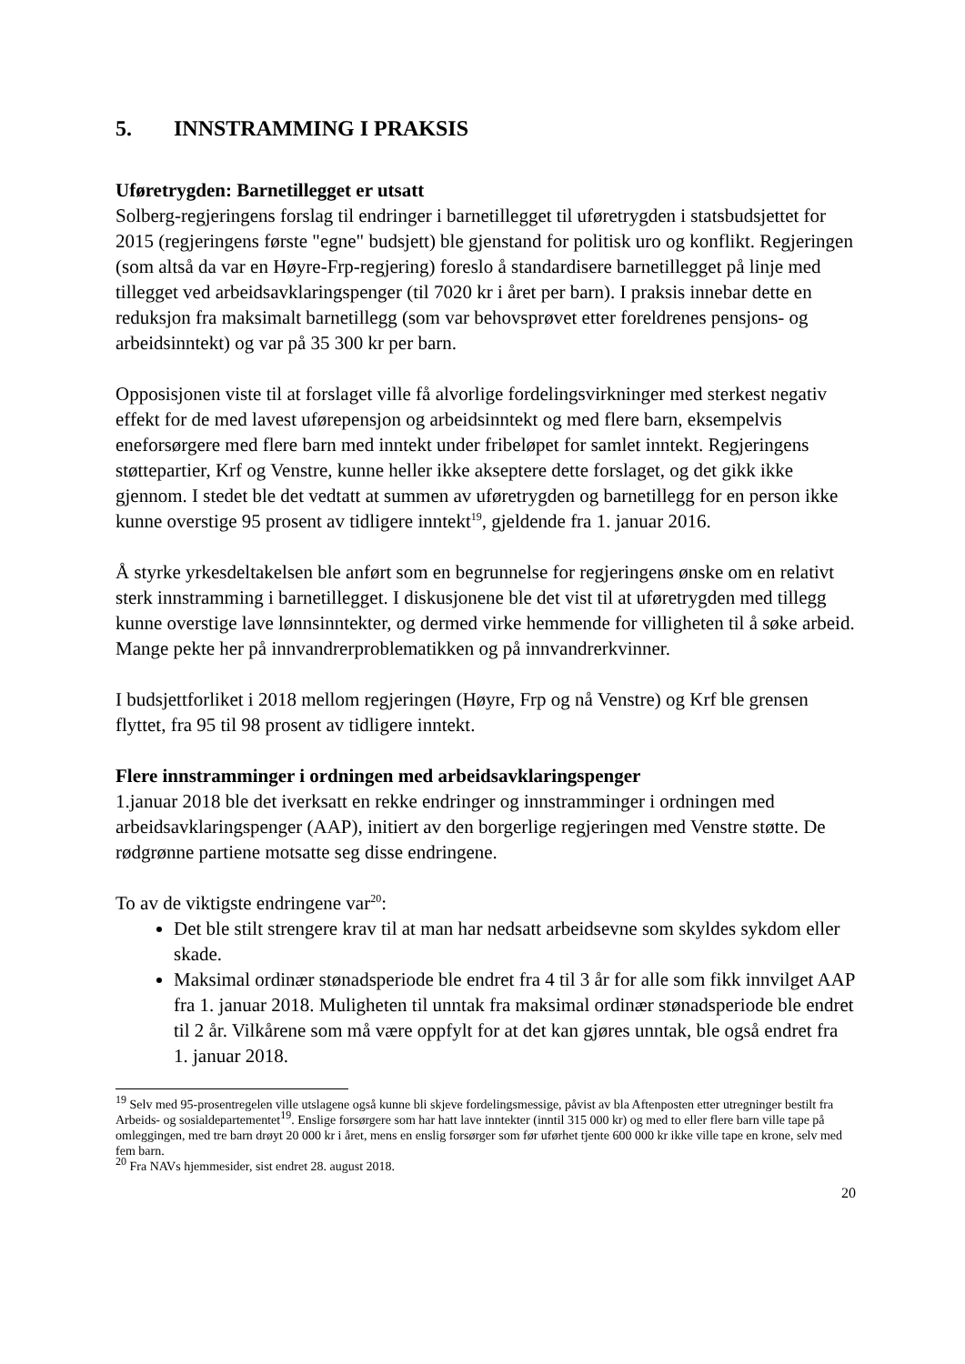5. INNSTRAMMING I PRAKSIS
Uføretrygden: Barnetillegget er utsatt
Solberg-regjeringens forslag til endringer i barnetillegget til uføretrygden i statsbudsjettet for 2015 (regjeringens første "egne" budsjett) ble gjenstand for politisk uro og konflikt. Regjeringen (som altså da var en Høyre-Frp-regjering) foreslo å standardisere barnetillegget på linje med tillegget ved arbeidsavklaringspenger (til 7020 kr i året per barn). I praksis innebar dette en reduksjon fra maksimalt barnetillegg (som var behovsprøvet etter foreldrenes pensjons- og arbeidsinntekt) og var på 35 300 kr per barn.
Opposisjonen viste til at forslaget ville få alvorlige fordelingsvirkninger med sterkest negativ effekt for de med lavest uførepensjon og arbeidsinntekt og med flere barn, eksempelvis eneforsørgere med flere barn med inntekt under fribeløpet for samlet inntekt. Regjeringens støttepartier, Krf og Venstre, kunne heller ikke akseptere dette forslaget, og det gikk ikke gjennom. I stedet ble det vedtatt at summen av uføretrygden og barnetillegg for en person ikke kunne overstige 95 prosent av tidligere inntekt<sup>19</sup>, gjeldende fra 1. januar 2016.
Å styrke yrkesdeltakelsen ble anført som en begrunnelse for regjeringens ønske om en relativt sterk innstramming i barnetillegget. I diskusjonene ble det vist til at uføretrygden med tillegg kunne overstige lave lønnsinntekter, og dermed virke hemmende for villigheten til å søke arbeid. Mange pekte her på innvandrerproblematikken og på innvandrerkvinner.
I budsjettforliket i 2018 mellom regjeringen (Høyre, Frp og nå Venstre) og Krf ble grensen flyttet, fra 95 til 98 prosent av tidligere inntekt.
Flere innstramminger i ordningen med arbeidsavklaringspenger
1.januar 2018 ble det iverksatt en rekke endringer og innstramminger i ordningen med arbeidsavklaringspenger (AAP), initiert av den borgerlige regjeringen med Venstre støtte. De rødgrønne partiene motsatte seg disse endringene.
To av de viktigste endringene var<sup>20</sup>:
Det ble stilt strengere krav til at man har nedsatt arbeidsevne som skyldes sykdom eller skade.
Maksimal ordinær stønadsperiode ble endret fra 4 til 3 år for alle som fikk innvilget AAP fra 1. januar 2018. Muligheten til unntak fra maksimal ordinær stønadsperiode ble endret til 2 år. Vilkårene som må være oppfylt for at det kan gjøres unntak, ble også endret fra 1. januar 2018.
<sup>19</sup> Selv med 95-prosentregelen ville utslagene også kunne bli skjeve fordelingsmessige, påvist av bla Aftenposten etter utregninger bestilt fra Arbeids- og sosialdepartementet<sup>19</sup>. Enslige forsørgere som har hatt lave inntekter (inntil 315 000 kr) og med to eller flere barn ville tape på omleggingen, med tre barn drøyt 20 000 kr i året, mens en enslig forsørger som før uførhet tjente 600 000 kr ikke ville tape en krone, selv med fem barn.
<sup>20</sup> Fra NAVs hjemmesider, sist endret 28. august 2018.
20